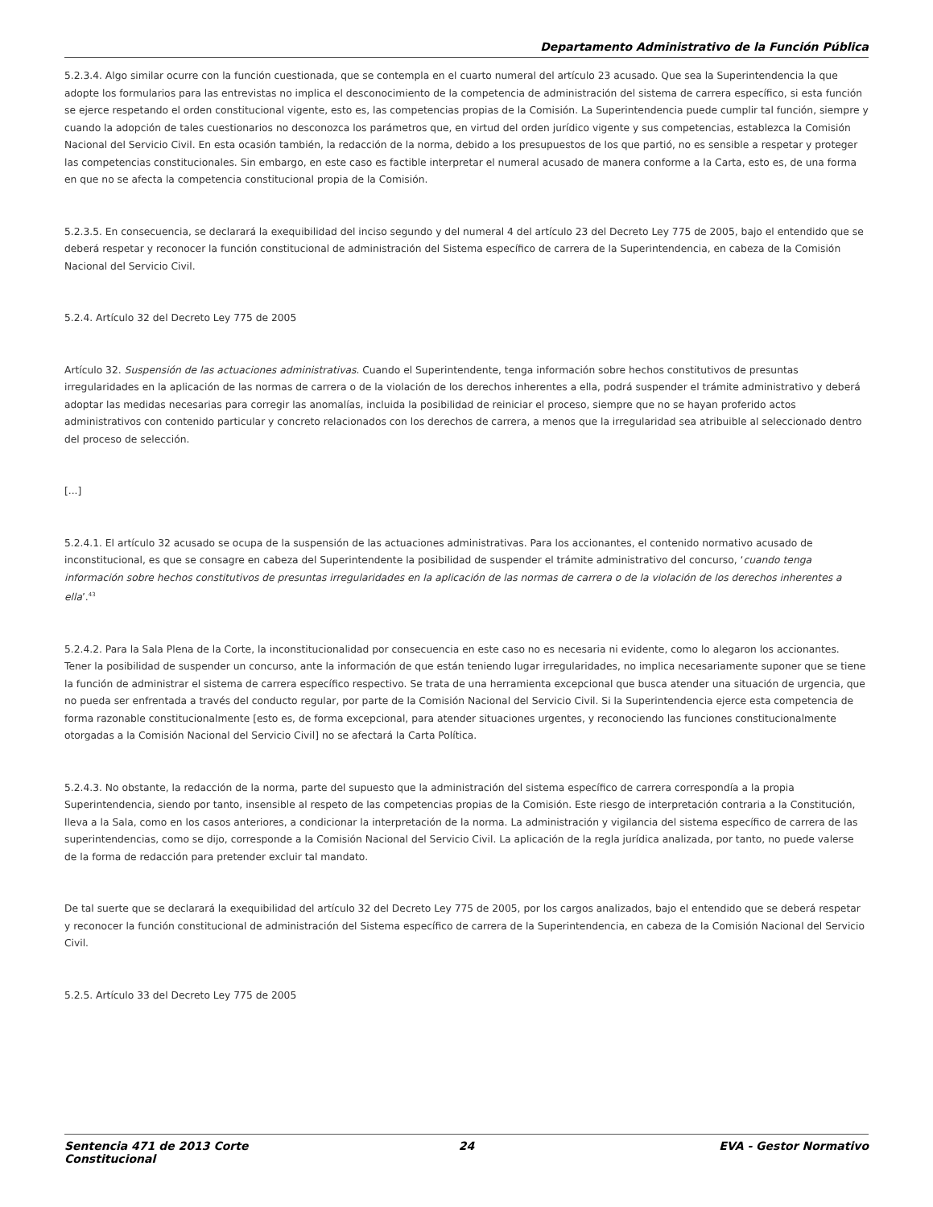Departamento Administrativo de la Función Pública
5.2.3.4. Algo similar ocurre con la función cuestionada, que se contempla en el cuarto numeral del artículo 23 acusado. Que sea la Superintendencia la que adopte los formularios para las entrevistas no implica el desconocimiento de la competencia de administración del sistema de carrera específico, si esta función se ejerce respetando el orden constitucional vigente, esto es, las competencias propias de la Comisión. La Superintendencia puede cumplir tal función, siempre y cuando la adopción de tales cuestionarios no desconozca los parámetros que, en virtud del orden jurídico vigente y sus competencias, establezca la Comisión Nacional del Servicio Civil. En esta ocasión también, la redacción de la norma, debido a los presupuestos de los que partió, no es sensible a respetar y proteger las competencias constitucionales. Sin embargo, en este caso es factible interpretar el numeral acusado de manera conforme a la Carta, esto es, de una forma en que no se afecta la competencia constitucional propia de la Comisión.
5.2.3.5. En consecuencia, se declarará la exequibilidad del inciso segundo y del numeral 4 del artículo 23 del Decreto Ley 775 de 2005, bajo el entendido que se deberá respetar y reconocer la función constitucional de administración del Sistema específico de carrera de la Superintendencia, en cabeza de la Comisión Nacional del Servicio Civil.
5.2.4. Artículo 32 del Decreto Ley 775 de 2005
Artículo 32. Suspensión de las actuaciones administrativas. Cuando el Superintendente, tenga información sobre hechos constitutivos de presuntas irregularidades en la aplicación de las normas de carrera o de la violación de los derechos inherentes a ella, podrá suspender el trámite administrativo y deberá adoptar las medidas necesarias para corregir las anomalías, incluida la posibilidad de reiniciar el proceso, siempre que no se hayan proferido actos administrativos con contenido particular y concreto relacionados con los derechos de carrera, a menos que la irregularidad sea atribuible al seleccionado dentro del proceso de selección.
[...]
5.2.4.1. El artículo 32 acusado se ocupa de la suspensión de las actuaciones administrativas. Para los accionantes, el contenido normativo acusado de inconstitucional, es que se consagre en cabeza del Superintendente la posibilidad de suspender el trámite administrativo del concurso, ‘cuando tenga información sobre hechos constitutivos de presuntas irregularidades en la aplicación de las normas de carrera o de la violación de los derechos inherentes a ella’.<sup>43</sup>
5.2.4.2. Para la Sala Plena de la Corte, la inconstitucionalidad por consecuencia en este caso no es necesaria ni evidente, como lo alegaron los accionantes. Tener la posibilidad de suspender un concurso, ante la información de que están teniendo lugar irregularidades, no implica necesariamente suponer que se tiene la función de administrar el sistema de carrera específico respectivo. Se trata de una herramienta excepcional que busca atender una situación de urgencia, que no pueda ser enfrentada a través del conducto regular, por parte de la Comisión Nacional del Servicio Civil. Si la Superintendencia ejerce esta competencia de forma razonable constitucionalmente [esto es, de forma excepcional, para atender situaciones urgentes, y reconociendo las funciones constitucionalmente otorgadas a la Comisión Nacional del Servicio Civil] no se afectará la Carta Política.
5.2.4.3. No obstante, la redacción de la norma, parte del supuesto que la administración del sistema específico de carrera correspondía a la propia Superintendencia, siendo por tanto, insensible al respeto de las competencias propias de la Comisión. Este riesgo de interpretación contraria a la Constitución, lleva a la Sala, como en los casos anteriores, a condicionar la interpretación de la norma. La administración y vigilancia del sistema específico de carrera de las superintendencias, como se dijo, corresponde a la Comisión Nacional del Servicio Civil. La aplicación de la regla jurídica analizada, por tanto, no puede valerse de la forma de redacción para pretender excluir tal mandato.
De tal suerte que se declarará la exequibilidad del artículo 32 del Decreto Ley 775 de 2005, por los cargos analizados, bajo el entendido que se deberá respetar y reconocer la función constitucional de administración del Sistema específico de carrera de la Superintendencia, en cabeza de la Comisión Nacional del Servicio Civil.
5.2.5. Artículo 33 del Decreto Ley 775 de 2005
Sentencia 471 de 2013 Corte
Constitucional
24 EVA - Gestor Normativo